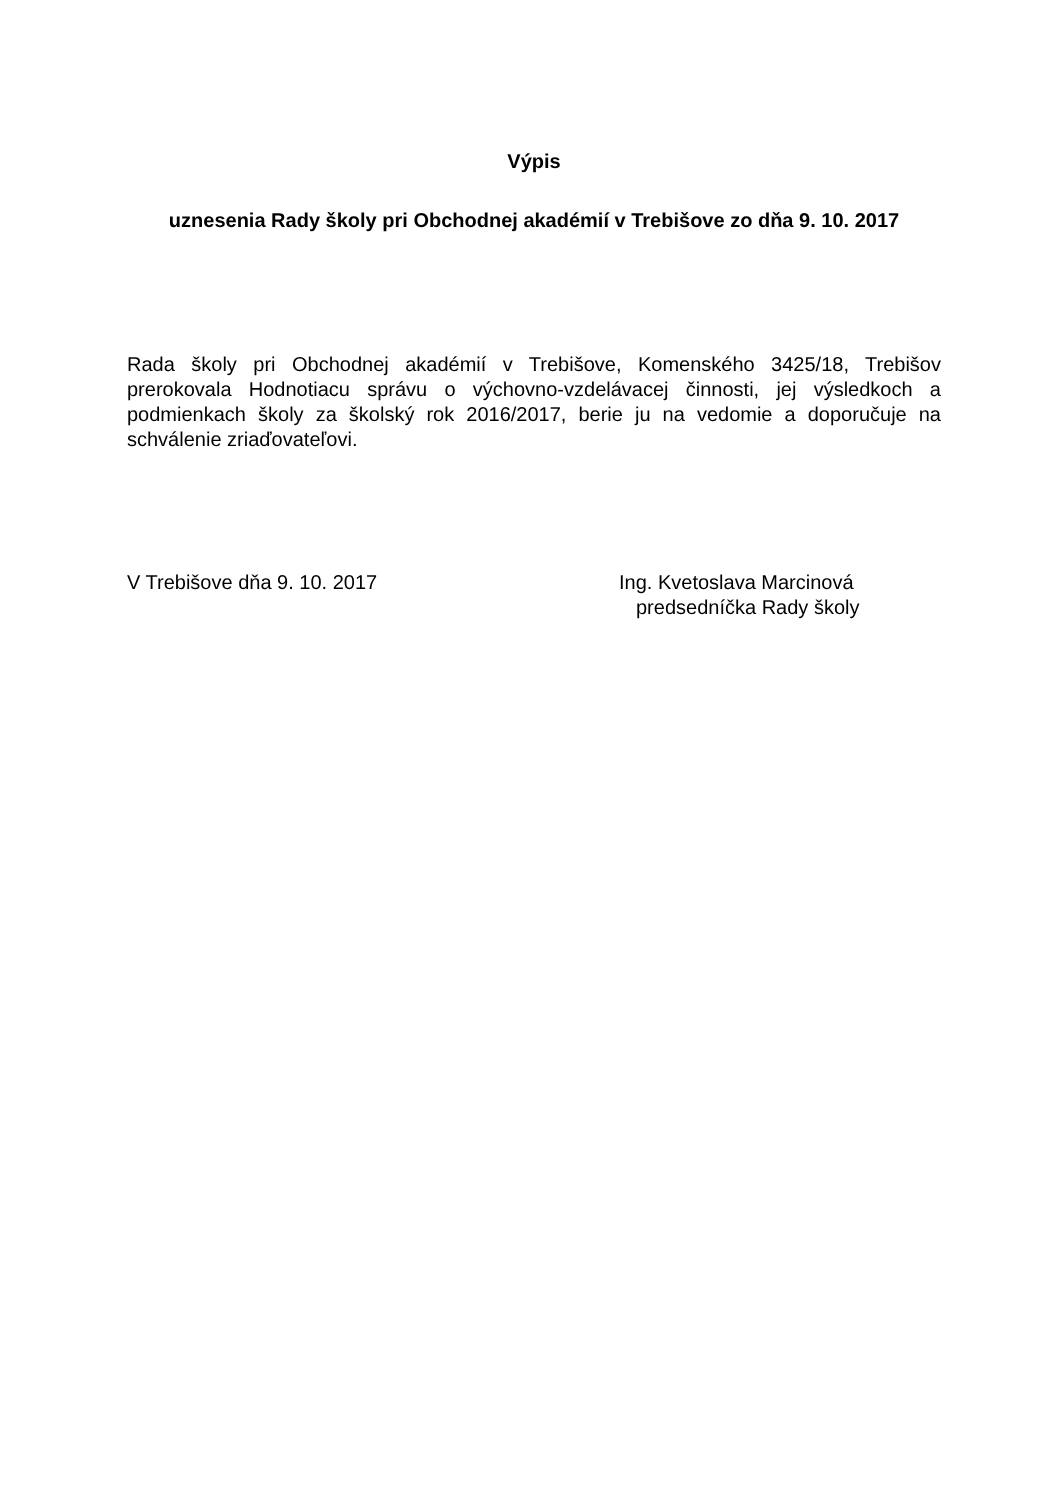Výpis
uznesenia Rady školy pri Obchodnej akadémií v Trebišove zo dňa 9. 10. 2017
Rada školy pri Obchodnej akadémií v Trebišove, Komenského 3425/18, Trebišov prerokovala Hodnotiacu správu o výchovno-vzdelávacej činnosti, jej výsledkoch a podmienkach školy za školský rok 2016/2017, berie ju na vedomie a doporučuje na schválenie zriaďovateľovi.
V Trebišove dňa 9. 10. 2017 Ing. Kvetoslava Marcinová
predsedníčka Rady školy